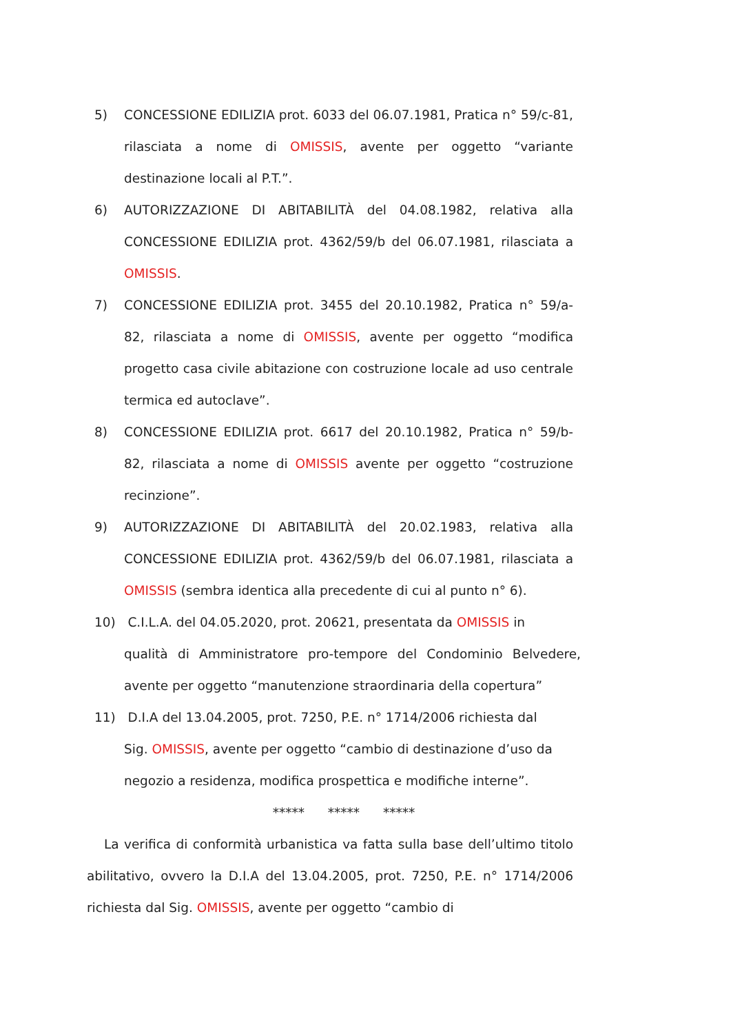5) CONCESSIONE EDILIZIA prot. 6033 del 06.07.1981, Pratica n° 59/c-81, rilasciata a nome di OMISSIS, avente per oggetto “variante destinazione locali al P.T.”.
6) AUTORIZZAZIONE DI ABITABILITÀ del 04.08.1982, relativa alla CONCESSIONE EDILIZIA prot. 4362/59/b del 06.07.1981, rilasciata a OMISSIS.
7) CONCESSIONE EDILIZIA prot. 3455 del 20.10.1982, Pratica n° 59/a-82, rilasciata a nome di OMISSIS, avente per oggetto “modifica progetto casa civile abitazione con costruzione locale ad uso centrale termica ed autoclave”.
8) CONCESSIONE EDILIZIA prot. 6617 del 20.10.1982, Pratica n° 59/b-82, rilasciata a nome di OMISSIS avente per oggetto “costruzione recinzione”.
9) AUTORIZZAZIONE DI ABITABILITÀ del 20.02.1983, relativa alla CONCESSIONE EDILIZIA prot. 4362/59/b del 06.07.1981, rilasciata a OMISSIS (sembra identica alla precedente di cui al punto n° 6).
10) C.I.L.A. del 04.05.2020, prot. 20621, presentata da OMISSIS in
qualità di Amministratore pro-tempore del Condominio Belvedere,
avente per oggetto “manutenzione straordinaria della copertura”
11) D.I.A del 13.04.2005, prot. 7250, P.E. n° 1714/2006 richiesta dal
Sig. OMISSIS, avente per oggetto “cambio di destinazione d’uso da
negozio a residenza, modifica prospettica e modifiche interne”.
***** ***** *****
La verifica di conformità urbanistica va fatta sulla base dell’ultimo titolo abilitativo, ovvero la D.I.A del 13.04.2005, prot. 7250, P.E. n° 1714/2006 richiesta dal Sig. OMISSIS, avente per oggetto “cambio di